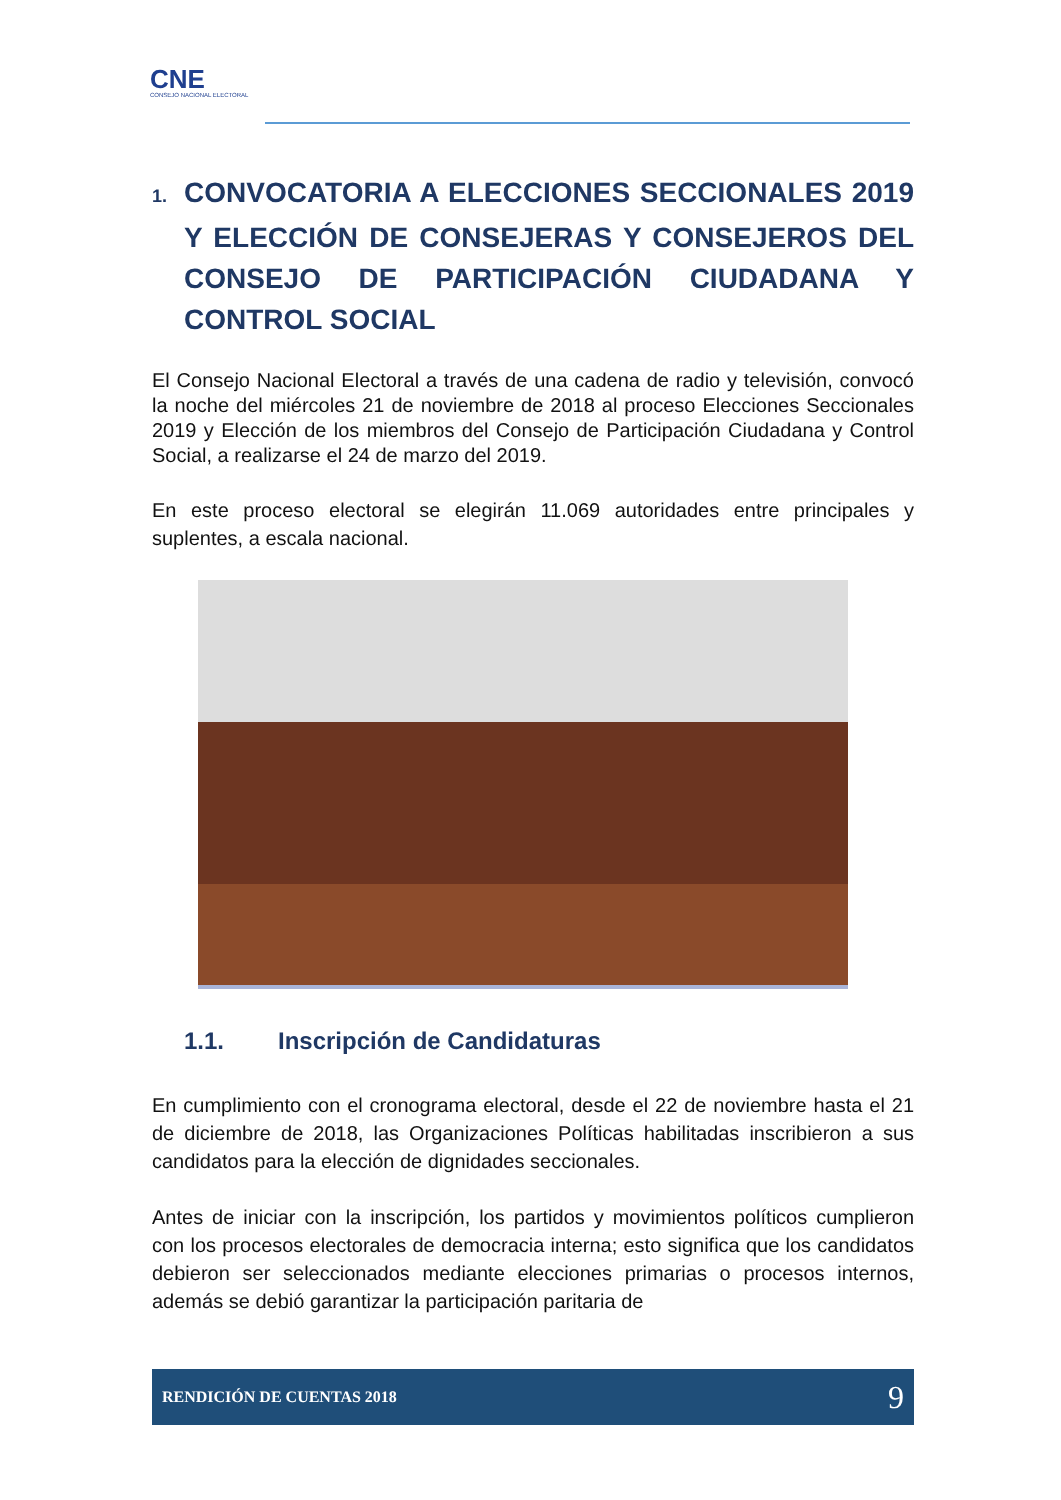CNE
CONSEJO NACIONAL ELECTORAL
1. CONVOCATORIA A ELECCIONES SECCIONALES 2019 Y ELECCIÓN DE CONSEJERAS Y CONSEJEROS DEL CONSEJO DE PARTICIPACIÓN CIUDADANA Y CONTROL SOCIAL
El Consejo Nacional Electoral a través de una cadena de radio y televisión, convocó la noche del miércoles 21 de noviembre de 2018 al proceso Elecciones Seccionales 2019 y Elección de los miembros del Consejo de Participación Ciudadana y Control Social, a realizarse el 24 de marzo del 2019.
En este proceso electoral se elegirán 11.069 autoridades entre principales y suplentes, a escala nacional.
1.1. Inscripción de Candidaturas
En cumplimiento con el cronograma electoral, desde el 22 de noviembre hasta el 21 de diciembre de 2018, las Organizaciones Políticas habilitadas inscribieron a sus candidatos para la elección de dignidades seccionales.
Antes de iniciar con la inscripción, los partidos y movimientos políticos cumplieron con los procesos electorales de democracia interna; esto significa que los candidatos debieron ser seleccionados mediante elecciones primarias o procesos internos, además se debió garantizar la participación paritaria de
RENDICIÓN DE CUENTAS 2018 9